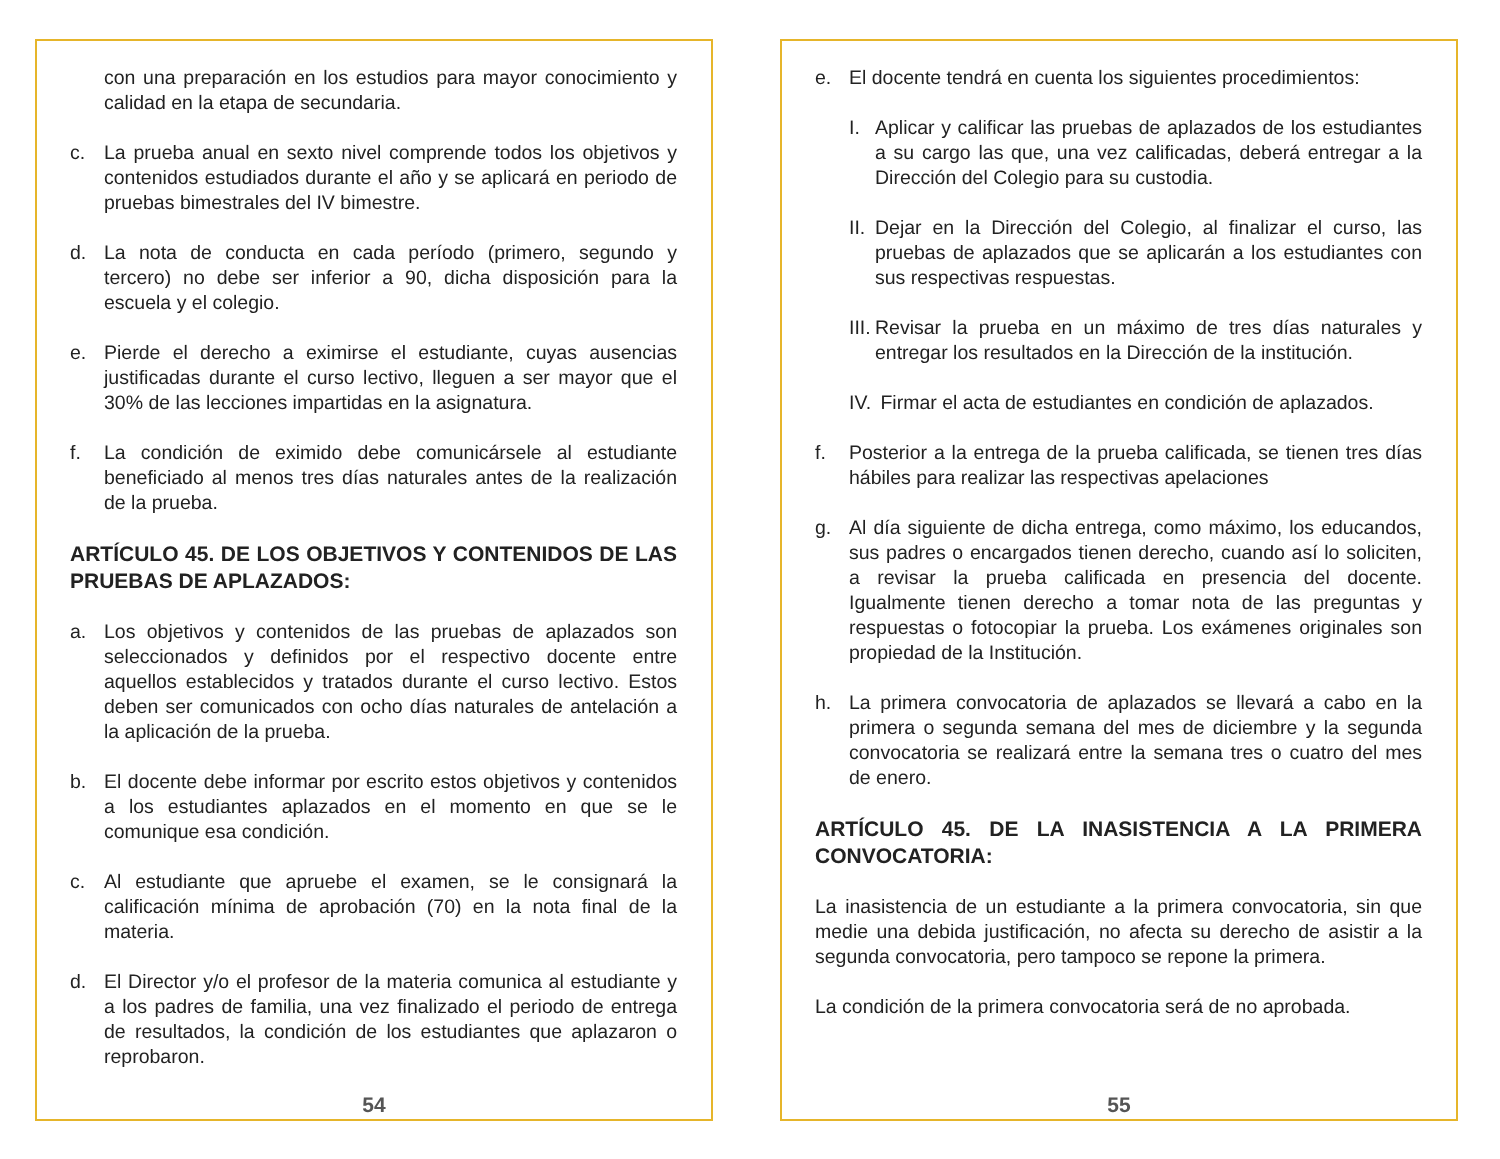con una preparación en los estudios para mayor conocimiento y calidad en la etapa de secundaria.
c. La prueba anual en sexto nivel comprende todos los objetivos y contenidos estudiados durante el año y se aplicará en periodo de pruebas bimestrales del IV bimestre.
d. La nota de conducta en cada período (primero, segundo y tercero) no debe ser inferior a 90, dicha disposición para la escuela y el colegio.
e. Pierde el derecho a eximirse el estudiante, cuyas ausencias justificadas durante el curso lectivo, lleguen a ser mayor que el 30% de las lecciones impartidas en la asignatura.
f. La condición de eximido debe comunicársele al estudiante beneficiado al menos tres días naturales antes de la realización de la prueba.
ARTÍCULO 45. DE LOS OBJETIVOS Y CONTENIDOS DE LAS PRUEBAS DE APLAZADOS:
a. Los objetivos y contenidos de las pruebas de aplazados son seleccionados y definidos por el respectivo docente entre aquellos establecidos y tratados durante el curso lectivo. Estos deben ser comunicados con ocho días naturales de antelación a la aplicación de la prueba.
b. El docente debe informar por escrito estos objetivos y contenidos a los estudiantes aplazados en el momento en que se le comunique esa condición.
c. Al estudiante que apruebe el examen, se le consignará la calificación mínima de aprobación (70) en la nota final de la materia.
d. El Director y/o el profesor de la materia comunica al estudiante y a los padres de familia, una vez finalizado el periodo de entrega de resultados, la condición de los estudiantes que aplazaron o reprobaron.
54
e. El docente tendrá en cuenta los siguientes procedimientos:
I. Aplicar y calificar las pruebas de aplazados de los estudiantes a su cargo las que, una vez calificadas, deberá entregar a la Dirección del Colegio para su custodia.
II. Dejar en la Dirección del Colegio, al finalizar el curso, las pruebas de aplazados que se aplicarán a los estudiantes con sus respectivas respuestas.
III. Revisar la prueba en un máximo de tres días naturales y entregar los resultados en la Dirección de la institución.
IV. Firmar el acta de estudiantes en condición de aplazados.
f. Posterior a la entrega de la prueba calificada, se tienen tres días hábiles para realizar las respectivas apelaciones
g. Al día siguiente de dicha entrega, como máximo, los educandos, sus padres o encargados tienen derecho, cuando así lo soliciten, a revisar la prueba calificada en presencia del docente. Igualmente tienen derecho a tomar nota de las preguntas y respuestas o fotocopiar la prueba. Los exámenes originales son propiedad de la Institución.
h. La primera convocatoria de aplazados se llevará a cabo en la primera o segunda semana del mes de diciembre y la segunda convocatoria se realizará entre la semana tres o cuatro del mes de enero.
ARTÍCULO 45. DE LA INASISTENCIA A LA PRIMERA CONVOCATORIA:
La inasistencia de un estudiante a la primera convocatoria, sin que medie una debida justificación, no afecta su derecho de asistir a la segunda convocatoria, pero tampoco se repone la primera.
La condición de la primera convocatoria será de no aprobada.
55